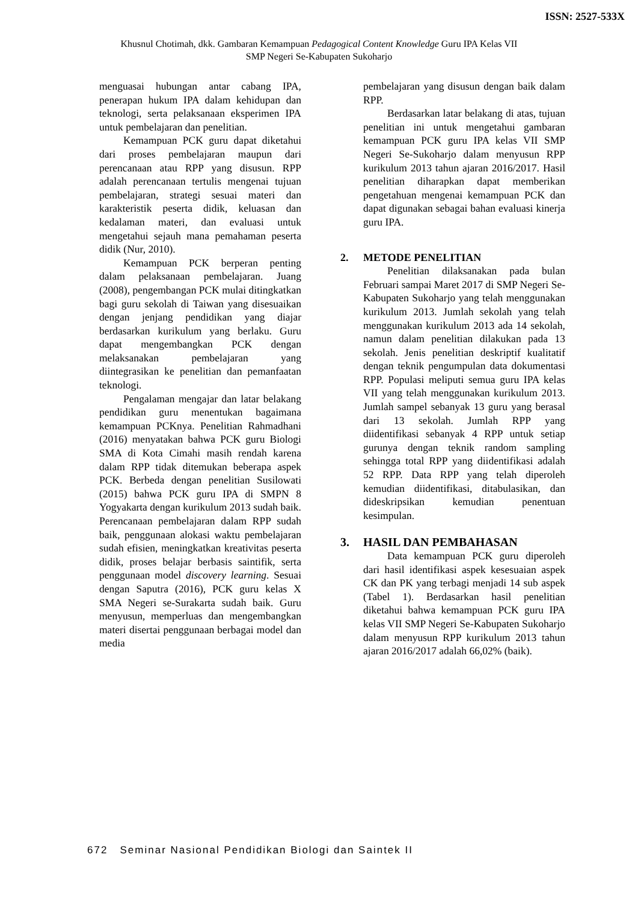ISSN: 2527-533X
Khusnul Chotimah, dkk. Gambaran Kemampuan Pedagogical Content Knowledge Guru IPA Kelas VII
SMP Negeri Se-Kabupaten Sukoharjo
menguasai hubungan antar cabang IPA, penerapan hukum IPA dalam kehidupan dan teknologi, serta pelaksanaan eksperimen IPA untuk pembelajaran dan penelitian.
Kemampuan PCK guru dapat diketahui dari proses pembelajaran maupun dari perencanaan atau RPP yang disusun. RPP adalah perencanaan tertulis mengenai tujuan pembelajaran, strategi sesuai materi dan karakteristik peserta didik, keluasan dan kedalaman materi, dan evaluasi untuk mengetahui sejauh mana pemahaman peserta didik (Nur, 2010).
Kemampuan PCK berperan penting dalam pelaksanaan pembelajaran. Juang (2008), pengembangan PCK mulai ditingkatkan bagi guru sekolah di Taiwan yang disesuaikan dengan jenjang pendidikan yang diajar berdasarkan kurikulum yang berlaku. Guru dapat mengembangkan PCK dengan melaksanakan pembelajaran yang diintegrasikan ke penelitian dan pemanfaatan teknologi.
Pengalaman mengajar dan latar belakang pendidikan guru menentukan bagaimana kemampuan PCKnya. Penelitian Rahmadhani (2016) menyatakan bahwa PCK guru Biologi SMA di Kota Cimahi masih rendah karena dalam RPP tidak ditemukan beberapa aspek PCK. Berbeda dengan penelitian Susilowati (2015) bahwa PCK guru IPA di SMPN 8 Yogyakarta dengan kurikulum 2013 sudah baik. Perencanaan pembelajaran dalam RPP sudah baik, penggunaan alokasi waktu pembelajaran sudah efisien, meningkatkan kreativitas peserta didik, proses belajar berbasis saintifik, serta penggunaan model discovery learning. Sesuai dengan Saputra (2016), PCK guru kelas X SMA Negeri se-Surakarta sudah baik. Guru menyusun, memperluas dan mengembangkan materi disertai penggunaan berbagai model dan media
pembelajaran yang disusun dengan baik dalam RPP.
Berdasarkan latar belakang di atas, tujuan penelitian ini untuk mengetahui gambaran kemampuan PCK guru IPA kelas VII SMP Negeri Se-Sukoharjo dalam menyusun RPP kurikulum 2013 tahun ajaran 2016/2017. Hasil penelitian diharapkan dapat memberikan pengetahuan mengenai kemampuan PCK dan dapat digunakan sebagai bahan evaluasi kinerja guru IPA.
2. METODE PENELITIAN
Penelitian dilaksanakan pada bulan Februari sampai Maret 2017 di SMP Negeri Se-Kabupaten Sukoharjo yang telah menggunakan kurikulum 2013. Jumlah sekolah yang telah menggunakan kurikulum 2013 ada 14 sekolah, namun dalam penelitian dilakukan pada 13 sekolah. Jenis penelitian deskriptif kualitatif dengan teknik pengumpulan data dokumentasi RPP. Populasi meliputi semua guru IPA kelas VII yang telah menggunakan kurikulum 2013. Jumlah sampel sebanyak 13 guru yang berasal dari 13 sekolah. Jumlah RPP yang diidentifikasi sebanyak 4 RPP untuk setiap gurunya dengan teknik random sampling sehingga total RPP yang diidentifikasi adalah 52 RPP. Data RPP yang telah diperoleh kemudian diidentifikasi, ditabulasikan, dan dideskripsikan kemudian penentuan kesimpulan.
3. HASIL DAN PEMBAHASAN
Data kemampuan PCK guru diperoleh dari hasil identifikasi aspek kesesuaian aspek CK dan PK yang terbagi menjadi 14 sub aspek (Tabel 1). Berdasarkan hasil penelitian diketahui bahwa kemampuan PCK guru IPA kelas VII SMP Negeri Se-Kabupaten Sukoharjo dalam menyusun RPP kurikulum 2013 tahun ajaran 2016/2017 adalah 66,02% (baik).
672 Seminar Nasional Pendidikan Biologi dan Saintek II